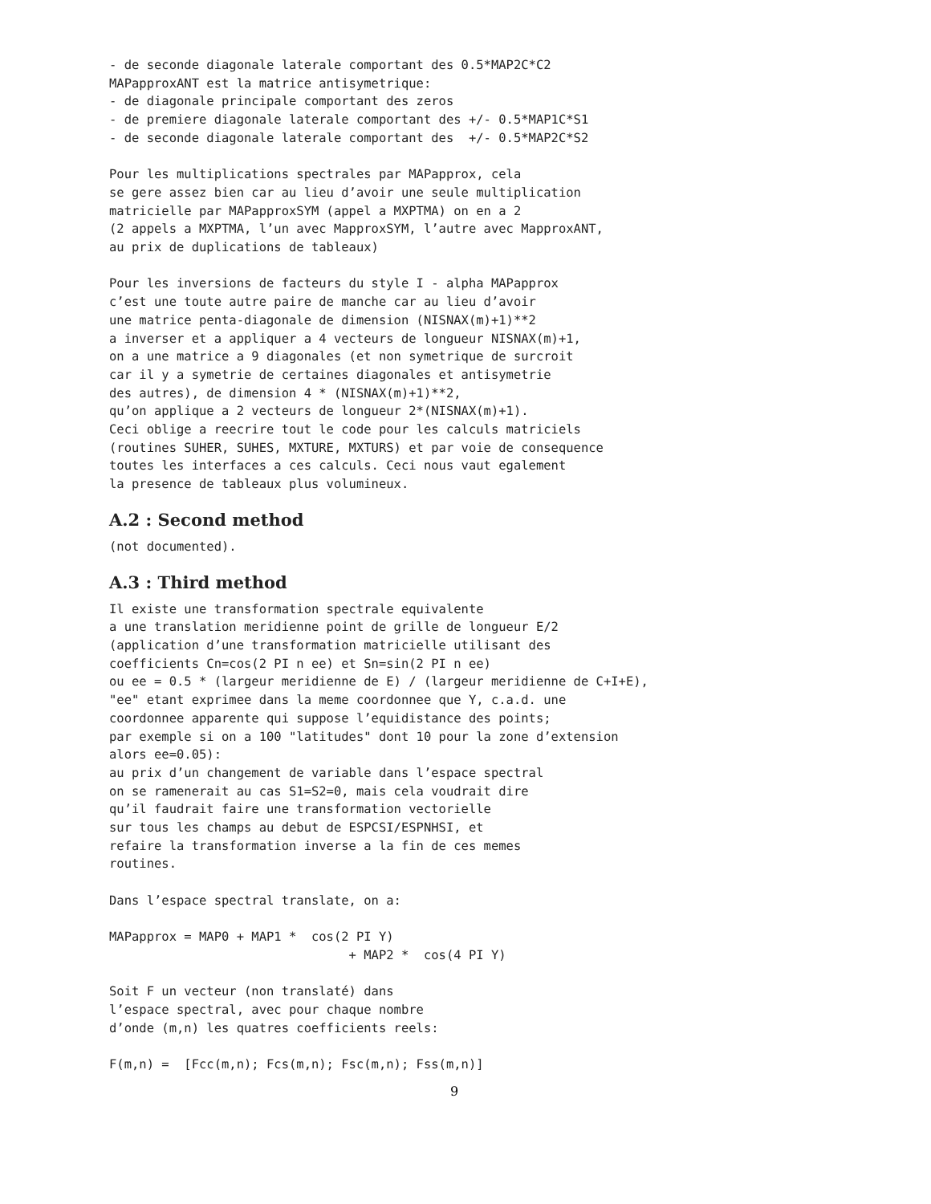- de seconde diagonale laterale comportant des 0.5*MAP2C*C2
MAPapproxANT est la matrice antisymetrique:
- de diagonale principale comportant des zeros
- de premiere diagonale laterale comportant des +/- 0.5*MAP1C*S1
- de seconde diagonale laterale comportant des  +/- 0.5*MAP2C*S2

Pour les multiplications spectrales par MAPapprox, cela
se gere assez bien car au lieu d’avoir une seule multiplication
matricielle par MAPapproxSYM (appel a MXPTMA) on en a 2
(2 appels a MXPTMA, l’un avec MapproxSYM, l’autre avec MapproxANT,
au prix de duplications de tableaux)

Pour les inversions de facteurs du style I - alpha MAPapprox
c’est une toute autre paire de manche car au lieu d’avoir
une matrice penta-diagonale de dimension (NISNAX(m)+1)**2
a inverser et a appliquer a 4 vecteurs de longueur NISNAX(m)+1,
on a une matrice a 9 diagonales (et non symetrique de surcroit
car il y a symetrie de certaines diagonales et antisymetrie
des autres), de dimension 4 * (NISNAX(m)+1)**2,
qu’on applique a 2 vecteurs de longueur 2*(NISNAX(m)+1).
Ceci oblige a reecrire tout le code pour les calculs matriciels
(routines SUHER, SUHES, MXTURE, MXTURS) et par voie de consequence
toutes les interfaces a ces calculs. Ceci nous vaut egalement
la presence de tableaux plus volumineux.
A.2 : Second method
(not documented).
A.3 : Third method
Il existe une transformation spectrale equivalente
a une translation meridienne point de grille de longueur E/2
(application d’une transformation matricielle utilisant des
coefficients Cn=cos(2 PI n ee) et Sn=sin(2 PI n ee)
ou ee = 0.5 * (largeur meridienne de E) / (largeur meridienne de C+I+E),
"ee" etant exprimee dans la meme coordonnee que Y, c.a.d. une
coordonnee apparente qui suppose l’equidistance des points;
par exemple si on a 100 "latitudes" dont 10 pour la zone d’extension
alors ee=0.05):
au prix d’un changement de variable dans l’espace spectral
on se ramenerait au cas S1=S2=0, mais cela voudrait dire
qu’il faudrait faire une transformation vectorielle
sur tous les champs au debut de ESPCSI/ESPNHSI, et
refaire la transformation inverse a la fin de ces memes
routines.

Dans l’espace spectral translate, on a:

MAPapprox = MAP0 + MAP1 *  cos(2 PI Y)
                                + MAP2 *  cos(4 PI Y)

Soit F un vecteur (non translaté) dans
l’espace spectral, avec pour chaque nombre
d’onde (m,n) les quatres coefficients reels:

F(m,n) =  [Fcc(m,n); Fcs(m,n); Fsc(m,n); Fss(m,n)]
9